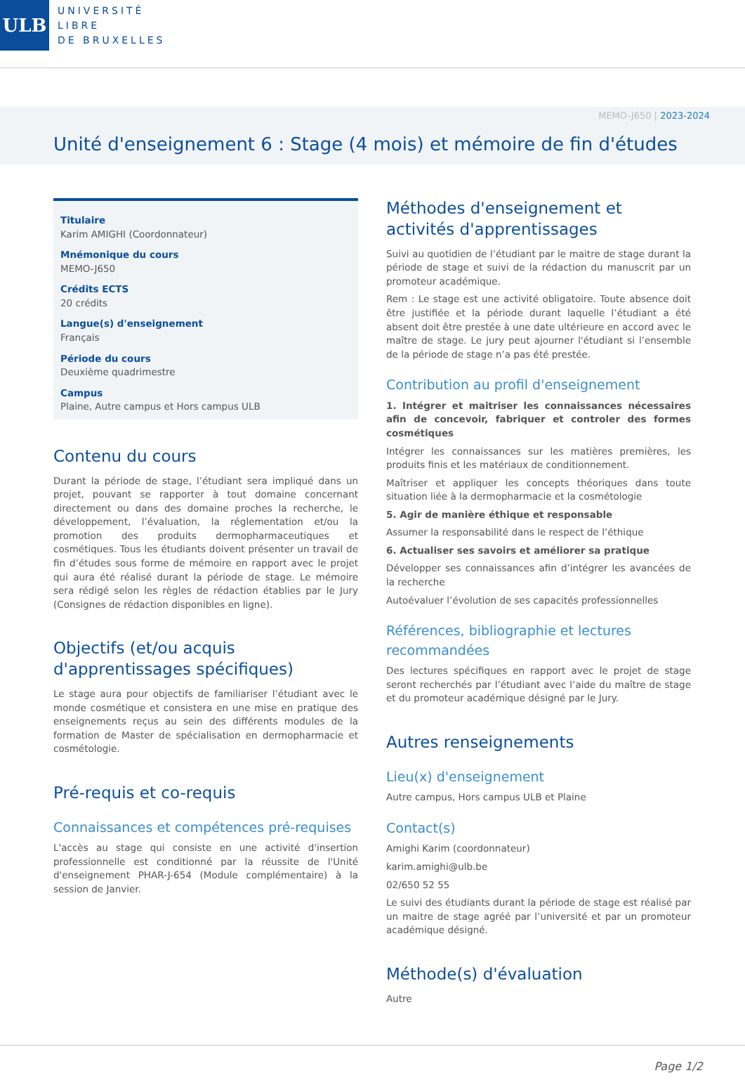ULB
UNIVERSITÉ
LIBRE
DE BRUXELLES
MEMO-J650 | 2023-2024
Unité d'enseignement 6 : Stage (4 mois) et mémoire de fin d'études
Titulaire
Karim AMIGHI (Coordonnateur)
Mnémonique du cours
MEMO-J650
Crédits ECTS
20 crédits
Langue(s) d'enseignement
Français
Période du cours
Deuxième quadrimestre
Campus
Plaine, Autre campus et Hors campus ULB
Contenu du cours
Durant la période de stage, l’étudiant sera impliqué dans un projet, pouvant se rapporter à tout domaine concernant directement ou dans des domaine proches la recherche, le développement, l’évaluation, la réglementation et/ou la promotion des produits dermopharmaceutiques et cosmétiques. Tous les étudiants doivent présenter un travail de fin d’études sous forme de mémoire en rapport avec le projet qui aura été réalisé durant la période de stage. Le mémoire sera rédigé selon les règles de rédaction établies par le Jury (Consignes de rédaction disponibles en ligne).
Objectifs (et/ou acquis d'apprentissages spécifiques)
Le stage aura pour objectifs de familiariser l’étudiant avec le monde cosmétique et consistera en une mise en pratique des enseignements reçus au sein des différents modules de la formation de Master de spécialisation en dermopharmacie et cosmétologie.
Pré-requis et co-requis
Connaissances et compétences pré-requises
L'accès au stage qui consiste en une activité d'insertion professionnelle est conditionné par la réussite de l'Unité d'enseignement PHAR-J-654 (Module complémentaire) à la session de Janvier.
Méthodes d'enseignement et activités d'apprentissages
Suivi au quotidien de l’étudiant par le maitre de stage durant la période de stage et suivi de la rédaction du manuscrit par un promoteur académique.
Rem : Le stage est une activité obligatoire. Toute absence doit être justifiée et la période durant laquelle l’étudiant a été absent doit être prestée à une date ultérieure en accord avec le maître de stage. Le jury peut ajourner l'étudiant si l’ensemble de la période de stage n’a pas été prestée.
Contribution au profil d'enseignement
1. Intégrer et maitriser les connaissances nécessaires afin de concevoir, fabriquer et controler des formes cosmétiques
Intégrer les connaissances sur les matières premières, les produits finis et les matériaux de conditionnement.
Maîtriser et appliquer les concepts théoriques dans toute situation liée à la dermopharmacie et la cosmétologie
5. Agir de manière éthique et responsable
Assumer la responsabilité dans le respect de l’éthique
6. Actualiser ses savoirs et améliorer sa pratique
Développer ses connaissances afin d’intégrer les avancées de la recherche
Autoévaluer l’évolution de ses capacités professionnelles
Références, bibliographie et lectures recommandées
Des lectures spécifiques en rapport avec le projet de stage seront recherchés par l’étudiant avec l’aide du maître de stage et du promoteur académique désigné par le Jury.
Autres renseignements
Lieu(x) d'enseignement
Autre campus, Hors campus ULB et Plaine
Contact(s)
Amighi Karim (coordonnateur)
karim.amighi@ulb.be
02/650 52 55
Le suivi des étudiants durant la période de stage est réalisé par un maitre de stage agréé par l’université et par un promoteur académique désigné.
Méthode(s) d'évaluation
Autre
Page 1/2